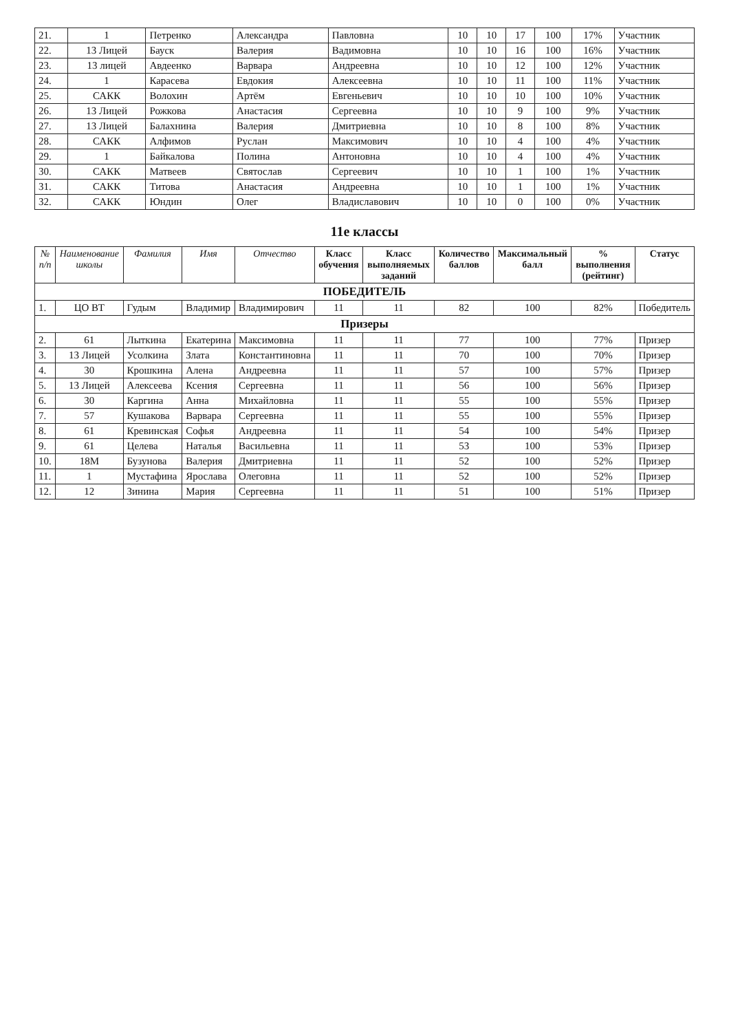| 21. | 1 | Петренко | Александра | Павловна | 10 | 10 | 17 | 100 | 17% | Участник |
| 22. | 13 Лицей | Бауск | Валерия | Вадимовна | 10 | 10 | 16 | 100 | 16% | Участник |
| 23. | 13 лицей | Авдеенко | Варвара | Андреевна | 10 | 10 | 12 | 100 | 12% | Участник |
| 24. | 1 | Карасева | Евдокия | Алексеевна | 10 | 10 | 11 | 100 | 11% | Участник |
| 25. | САКК | Волохин | Артём | Евгеньевич | 10 | 10 | 10 | 100 | 10% | Участник |
| 26. | 13 Лицей | Рожкова | Анастасия | Сергеевна | 10 | 10 | 9 | 100 | 9% | Участник |
| 27. | 13 Лицей | Балахнина | Валерия | Дмитриевна | 10 | 10 | 8 | 100 | 8% | Участник |
| 28. | САКК | Алфимов | Руслан | Максимович | 10 | 10 | 4 | 100 | 4% | Участник |
| 29. | 1 | Байкалова | Полина | Антоновна | 10 | 10 | 4 | 100 | 4% | Участник |
| 30. | САКК | Матвеев | Святослав | Сергеевич | 10 | 10 | 1 | 100 | 1% | Участник |
| 31. | САКК | Титова | Анастасия | Андреевна | 10 | 10 | 1 | 100 | 1% | Участник |
| 32. | САКК | Юндин | Олег | Владиславович | 10 | 10 | 0 | 100 | 0% | Участник |
11е классы
| № п/п | Наименование школы | Фамилия | Имя | Отчество | Класс обучения | Класс выполняемых заданий | Количество баллов | Максимальный балл | % выполнения (рейтинг) | Статус |
| --- | --- | --- | --- | --- | --- | --- | --- | --- | --- | --- |
| ПОБЕДИТЕЛЬ | | | | | | | | | | |
| 1. | ЦО ВТ | Гудым | Владимир | Владимирович | 11 | 11 | 82 | 100 | 82% | Победитель |
| Призеры | | | | | | | | | | |
| 2. | 61 | Лыткина | Екатерина | Максимовна | 11 | 11 | 77 | 100 | 77% | Призер |
| 3. | 13 Лицей | Усолкина | Злата | Константиновна | 11 | 11 | 70 | 100 | 70% | Призер |
| 4. | 30 | Крошкина | Алена | Андреевна | 11 | 11 | 57 | 100 | 57% | Призер |
| 5. | 13 Лицей | Алексеева | Ксения | Сергеевна | 11 | 11 | 56 | 100 | 56% | Призер |
| 6. | 30 | Каргина | Анна | Михайловна | 11 | 11 | 55 | 100 | 55% | Призер |
| 7. | 57 | Кушакова | Варвара | Сергеевна | 11 | 11 | 55 | 100 | 55% | Призер |
| 8. | 61 | Кревинская | Софья | Андреевна | 11 | 11 | 54 | 100 | 54% | Призер |
| 9. | 61 | Целева | Наталья | Васильевна | 11 | 11 | 53 | 100 | 53% | Призер |
| 10. | 18М | Бузунова | Валерия | Дмитриевна | 11 | 11 | 52 | 100 | 52% | Призер |
| 11. | 1 | Мустафина | Ярослава | Олеговна | 11 | 11 | 52 | 100 | 52% | Призер |
| 12. | 12 | Зинина | Мария | Сергеевна | 11 | 11 | 51 | 100 | 51% | Призер |